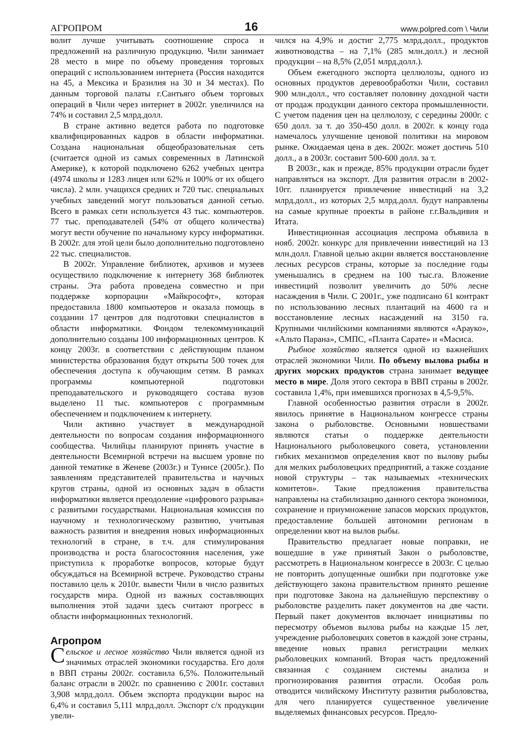АГРОПРОМ 16 www.polpred.com \ Чили
волит лучше учитывать соотношение спроса и предложений на различную продукцию. Чили занимает 28 место в мире по объему проведения торговых операций с использованием интернета (Россия находится на 45, а Мексика и Бразилия на 30 и 34 местах). По данным торговой палаты г.Сантьяго объем торговых операций в Чили через интернет в 2002г. увеличился на 74% и составил 2,5 млрд.долл.
В стране активно ведется работа по подготовке квалифицированных кадров в области информатики. Создана национальная общеобразовательная сеть (считается одной из самых современных в Латинской Америке), к которой подключено 6262 учебных центра (4974 школы и 1283 лицея или 62% и 100% от их общего числа). 2 млн. учащихся средних и 720 тыс. специальных учебных заведений могут пользоваться данной сетью. Всего в рамках сети используется 43 тыс. компьютеров. 77 тыс. преподавателей (54% от общего количества) могут вести обучение по начальному курсу информатики. В 2002г. для этой цели было дополнительно подготовлено 22 тыс. специалистов.
В 2002г. Управление библиотек, архивов и музеев осуществило подключение к интернету 368 библиотек страны. Эта работа проведена совместно и при поддержке корпорации «Майкрософт», которая предоставила 1800 компьютеров и оказала помощь в создании 17 центров для подготовки специалистов в области информатики. Фондом телекоммуникаций дополнительно созданы 100 информационных центров. К концу 2003г. в соответствии с действующим планом министерства образования будут открыты 500 точек для обеспечения доступа к обучающим сетям. В рамках программы компьютерной подготовки преподавательского и руководящего состава вузов выделено 11 тыс. компьютеров с программным обеспечением и подключением к интернету.
Чили активно участвует в международной деятельности по вопросам создания информационного сообщества. Чилийцы планируют принять участие в деятельности Всемирной встречи на высшем уровне по данной тематике в Женеве (2003г.) и Тунисе (2005г.). По заявлениям представителей правительства и научных кругов страны, одной из основных задач в области информатики является преодоление «цифрового разрыва» с развитыми государствами. Национальная комиссия по научному и технологическому развитию, учитывая важность развития и внедрения новых информационных технологий в стране, в т.ч. для стимулирования производства и роста благосостояния населения, уже приступила к проработке вопросов, которые будут обсуждаться на Всемирной встрече. Руководство страны поставило цель к 2010г. вывести Чили в число развитых государств мира. Одной из важных составляющих выполнения этой задачи здесь считают прогресс в области информационных технологий.
Агропром
Сельское и лесное хозяйство Чили является одной из значимых отраслей экономики государства. Его доля в ВВП страны 2002г. составила 6,5%. Положительный баланс отрасли в 2002г. по сравнению с 2001г. составил 3,908 млрд.долл. Объем экспорта продукции вырос на 6,4% и составил 5,111 млрд.долл. Экспорт с/х продукции увели-
чился на 4,9% и достиг 2,775 млрд.долл., продуктов животноводства – на 7,1% (285 млн.долл.) и лесной продукции – на 8,5% (2,051 млрд.долл.).
Объем ежегодного экспорта целлюлозы, одного из основных продуктов деревообработки Чили, составил 900 млн.долл., что составляет половину доходной части от продаж продукции данного сектора промышленности. С учетом падения цен на целлюлозу, с середины 2000г. с 650 долл. за т. до 350-450 долл. в 2002г. к концу года намечалось улучшение ценовой политики на мировом рынке. Ожидаемая цена в дек. 2002г. может достичь 510 долл., а в 2003г. составит 500-600 долл. за т.
В 2003г., как и прежде, 85% продукции отрасли будет направляться на экспорт. Для развития отрасли в 2002-10гг. планируется привлечение инвестиций на 3,2 млрд.долл., из которых 2,5 млрд.долл. будут направлены на самые крупные проекты в районе г.г.Вальдивия и Итата.
Инвестиционная ассоциация леспрома объявила в нояб. 2002г. конкурс для привлечении инвестиций на 13 млн.долл. Главной целью акции является восстановление лесных ресурсов страны, которые за последние годы уменьшались в среднем на 100 тыс.га. Вложение инвестиций позволит увеличить до 50% лесне насаждения в Чили. С 2001г., уже подписано 61 контракт по использованию лесных плантаций на 4600 га и восстановление лесных насаждений на 3150 га. Крупными чилийскими компаниями являются «Арауко», «Альто Парана», СМПС, «Планта Сарате» и «Масиса.
Рыбное хозяйство является одной из важнейших отраслей экономики Чили. По объему вылова рыбы и других морских продуктов страна занимает ведущее место в мире. Доля этого сектора в ВВП страны в 2002г. составила 1,4%, при имевшихся прогнозах в 4,5-9,5%.
Главной особенностью развития отрасли в 2002г. явилось принятие в Национальном конгрессе страны закона о рыболовстве. Основными новшествами являются статьи о поддержке деятельности Национального рыболовецкого совета, установлении гибких механизмов определения квот по вылову рыбы для мелких рыболовецких предприятий, а также создание новой структуры – так называемых «технических комитетов». Такие предложения правительства направлены на стабилизацию данного сектора экономики, сохранение и приумножение запасов морских продуктов, предоставление большей автономии регионам в определении квот на вылов рыбы.
Правительство предлагает новые поправки, не вошедшие в уже принятый Закон о рыболовстве, рассмотреть в Национальном конгрессе в 2003г. С целью не повторить допущенные ошибки при подготовке уже действующего закона правительством принято решение при подготовке Закона на дальнейшую перспективу о рыболовстве разделить пакет документов на две части. Первый пакет документов включает инициативы по пересмотру объемов вылова рыбы на каждые 15 лет, учреждение рыболовецких советов в каждой зоне страны, введение новых правил регистрации мелких рыболовецких компаний. Вторая часть предложений связанная с созданием системы анализа и прогнозирования развития отрасли. Особая роль отводится чилийскому Институту развития рыболовства, для чего планируется существенное увеличение выделяемых финансовых ресурсов. Предло-